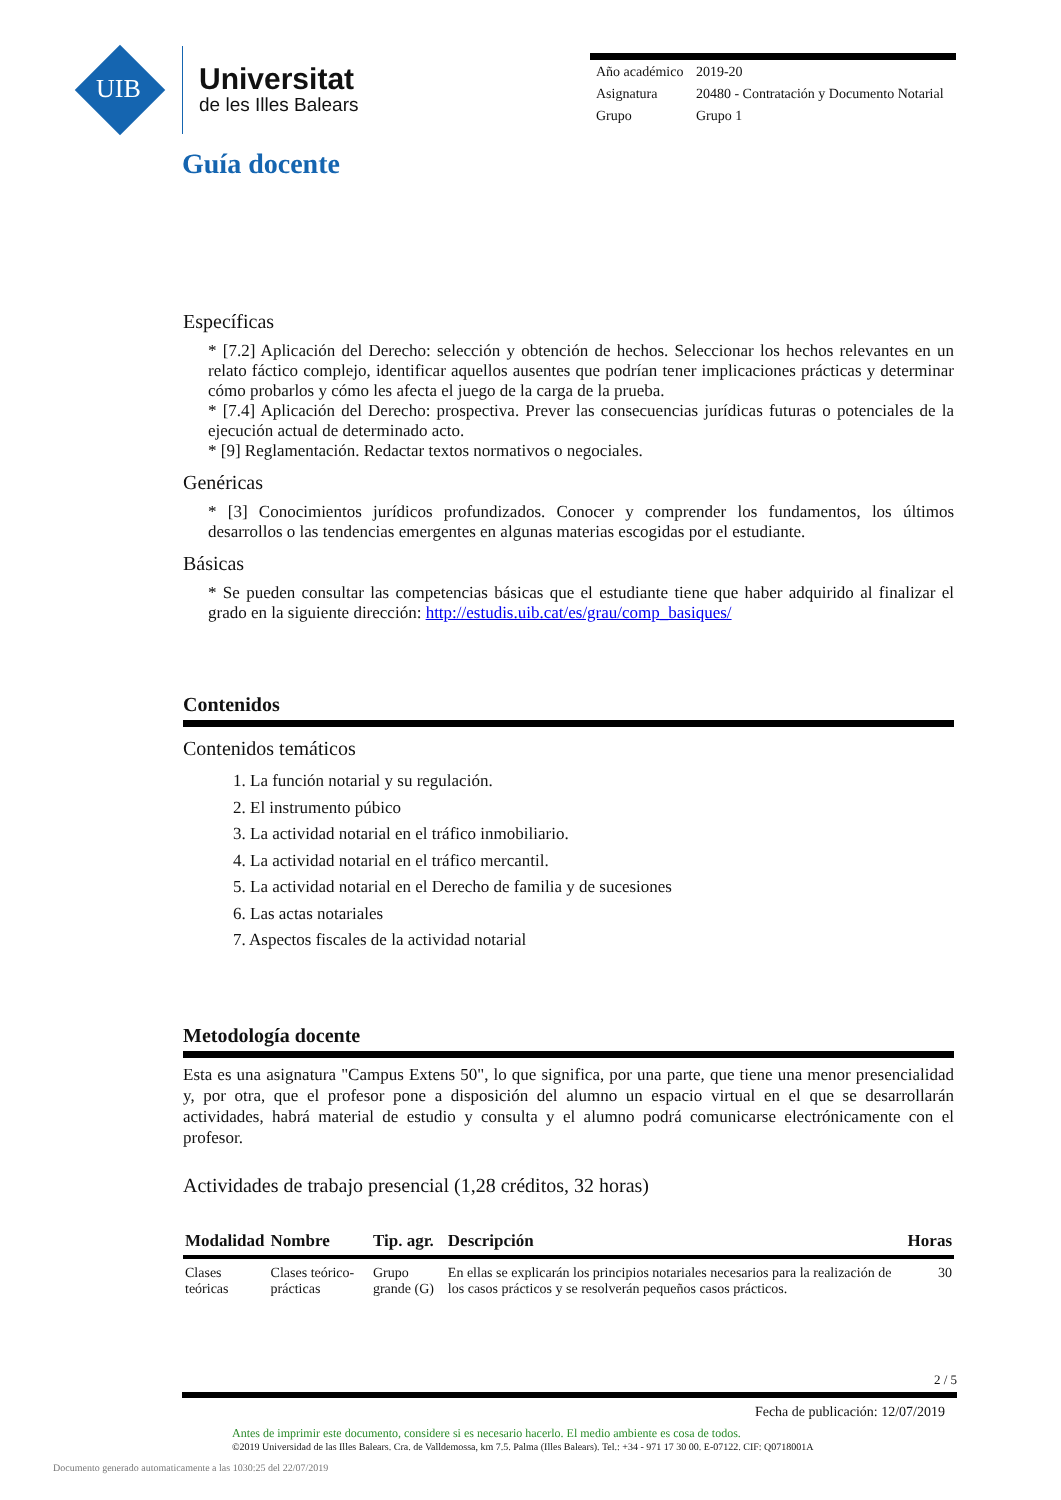UIB
Universitat
de les Illes Balears
| Año académico | 2019-20 |
| Asignatura | 20480 - Contratación y Documento Notarial |
| Grupo | Grupo 1 |
Guía docente
Específicas
* [7.2] Aplicación del Derecho: selección y obtención de hechos. Seleccionar los hechos relevantes en un relato fáctico complejo, identificar aquellos ausentes que podrían tener implicaciones prácticas y determinar cómo probarlos y cómo les afecta el juego de la carga de la prueba.
* [7.4] Aplicación del Derecho: prospectiva. Prever las consecuencias jurídicas futuras o potenciales de la ejecución actual de determinado acto.
* [9] Reglamentación. Redactar textos normativos o negociales.
Genéricas
* [3] Conocimientos jurídicos profundizados. Conocer y comprender los fundamentos, los últimos desarrollos o las tendencias emergentes en algunas materias escogidas por el estudiante.
Básicas
* Se pueden consultar las competencias básicas que el estudiante tiene que haber adquirido al finalizar el grado en la siguiente dirección: http://estudis.uib.cat/es/grau/comp_basiques/
Contenidos
Contenidos temáticos
1. La función notarial y su regulación.
2. El instrumento púbico
3. La actividad notarial en el tráfico inmobiliario.
4. La actividad notarial en el tráfico mercantil.
5. La actividad notarial en el Derecho de familia y de sucesiones
6. Las actas notariales
7. Aspectos fiscales de la actividad notarial
Metodología docente
Esta es una asignatura "Campus Extens 50", lo que significa, por una parte, que tiene una menor presencialidad y, por otra, que el profesor pone a disposición del alumno un espacio virtual en el que se desarrollarán actividades, habrá material de estudio y consulta y el alumno podrá comunicarse electrónicamente con el profesor.
Actividades de trabajo presencial (1,28 créditos, 32 horas)
| Modalidad | Nombre | Tip. agr. | Descripción | Horas |
| --- | --- | --- | --- | --- |
| Clases teóricas | Clases teórico-prácticas | Grupo grande (G) | En ellas se explicarán los principios notariales necesarios para la realización de los casos prácticos y se resolverán pequeños casos prácticos. | 30 |
2 / 5
Fecha de publicación: 12/07/2019
Antes de imprimir este documento, considere si es necesario hacerlo. El medio ambiente es cosa de todos.
©2019 Universidad de las Illes Balears. Cra. de Valldemossa, km 7.5. Palma (Illes Balears). Tel.: +34 - 971 17 30 00. E-07122. CIF: Q0718001A
Documento generado automaticamente a las 1030:25 del 22/07/2019